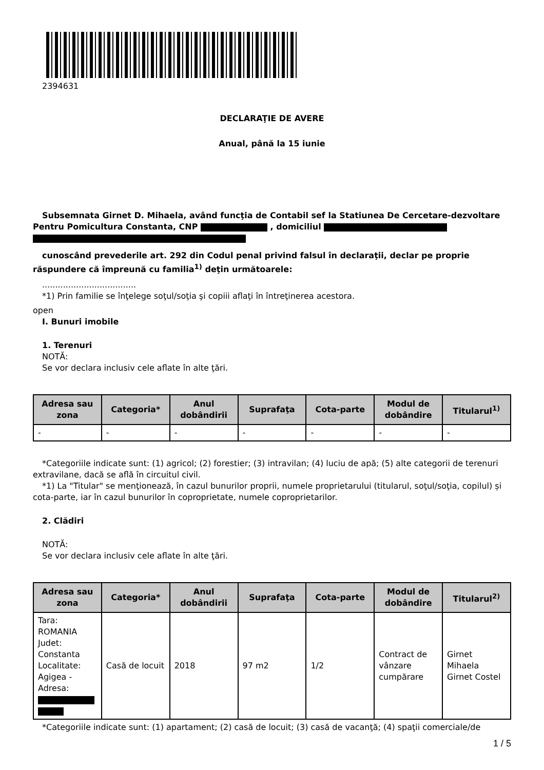2394631
DECLARAŢIE DE AVERE
Anual, până la 15 iunie
Subsemnata Girnet D. Mihaela, având funcţia de Contabil sef la Statiunea De Cercetare-dezvoltare Pentru Pomicultura Constanta, CNP , domiciliul
cunoscând prevederile art. 292 din Codul penal privind falsul în declaraţii, declar pe proprie răspundere că împreună cu familia<sup>1)</sup> deţin următoarele:
....................................
*1) Prin familie se înţelege soţul/soţia şi copiii aflaţi în întreţinerea acestora.
open
I. Bunuri imobile
1. Terenuri
NOTĂ:
Se vor declara inclusiv cele aflate în alte ţări.
| Adresa sau zona | Categoria* | Anul dobândirii | Suprafaţa | Cota-parte | Modul de dobândire | Titularul<sup>1)</sup> |
| --- | --- | --- | --- | --- | --- | --- |
| - | - | - | - | - | - | - |
*Categoriile indicate sunt: (1) agricol; (2) forestier; (3) intravilan; (4) luciu de apă; (5) alte categorii de terenuri extravilane, dacă se află în circuitul civil.
*1) La "Titular" se menţionează, în cazul bunurilor proprii, numele proprietarului (titularul, soţul/soţia, copilul) și cota-parte, iar în cazul bunurilor în coproprietate, numele coproprietarilor.
2. Clădiri
NOTĂ:
Se vor declara inclusiv cele aflate în alte ţări.
| Adresa sau zona | Categoria* | Anul dobândirii | Suprafaţa | Cota-parte | Modul de dobândire | Titularul<sup>2)</sup> |
| --- | --- | --- | --- | --- | --- | --- |
| Tara: ROMANIA Judet: Constanta Localitate: Agigea - Adresa: | Casă de locuit | 2018 | 97 m2 | 1/2 | Contract de vânzare cumpărare | Girnet Mihaela Girnet Costel |
*Categoriile indicate sunt: (1) apartament; (2) casă de locuit; (3) casă de vacanţă; (4) spaţii comerciale/de
1 / 5